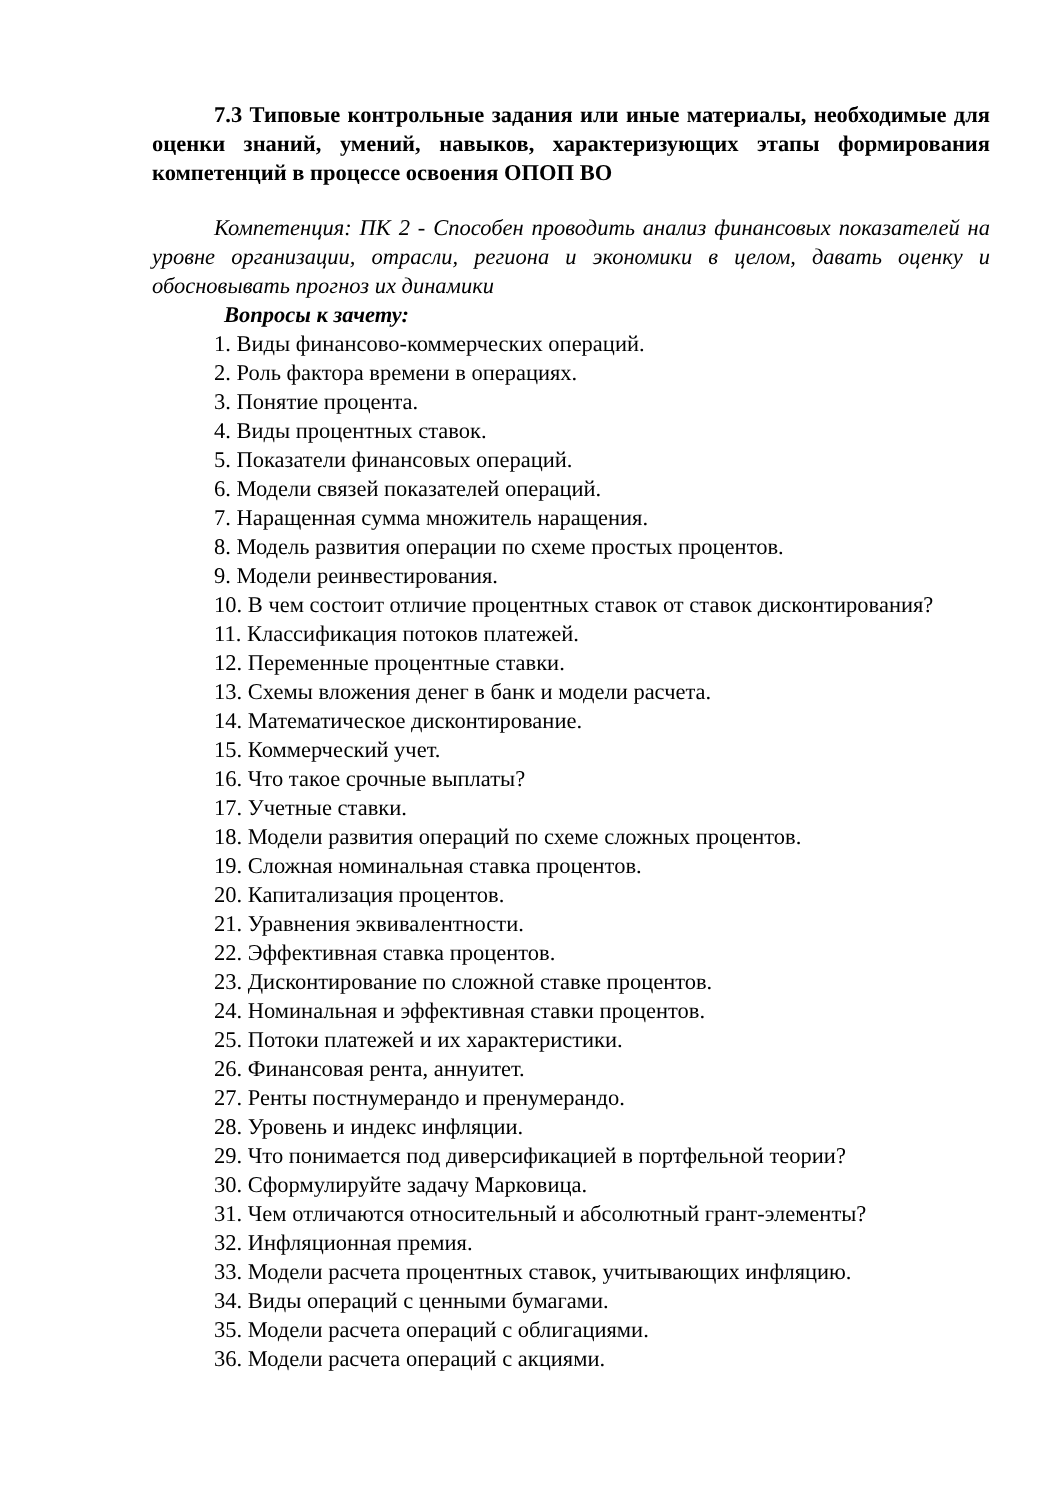7.3 Типовые контрольные задания или иные материалы, необходимые для оценки знаний, умений, навыков, характеризующих этапы формирования компетенций в процессе освоения ОПОП ВО
Компетенция: ПК 2 - Способен проводить анализ финансовых показателей на уровне организации, отрасли, региона и экономики в целом, давать оценку и обосновывать прогноз их динамики
Вопросы к зачету:
1. Виды финансово-коммерческих операций.
2. Роль фактора времени в операциях.
3. Понятие процента.
4. Виды процентных ставок.
5. Показатели финансовых операций.
6. Модели связей показателей операций.
7. Наращенная сумма множитель наращения.
8. Модель развития операции по схеме простых процентов.
9. Модели реинвестирования.
10. В чем состоит отличие процентных ставок от ставок дисконтирования?
11. Классификация потоков платежей.
12. Переменные процентные ставки.
13. Схемы вложения денег в банк и модели расчета.
14. Математическое дисконтирование.
15. Коммерческий учет.
16. Что такое срочные выплаты?
17. Учетные ставки.
18. Модели развития операций по схеме сложных процентов.
19. Сложная номинальная ставка процентов.
20. Капитализация процентов.
21. Уравнения эквивалентности.
22. Эффективная ставка процентов.
23. Дисконтирование по сложной ставке процентов.
24. Номинальная и эффективная ставки процентов.
25. Потоки платежей и их характеристики.
26. Финансовая рента, аннуитет.
27. Ренты постнумерандо и пренумерандо.
28. Уровень и индекс инфляции.
29. Что понимается под диверсификацией в портфельной теории?
30. Сформулируйте задачу Марковица.
31. Чем отличаются относительный и абсолютный грант-элементы?
32. Инфляционная премия.
33. Модели расчета процентных ставок, учитывающих инфляцию.
34. Виды операций с ценными бумагами.
35. Модели расчета операций с облигациями.
36. Модели расчета операций с акциями.